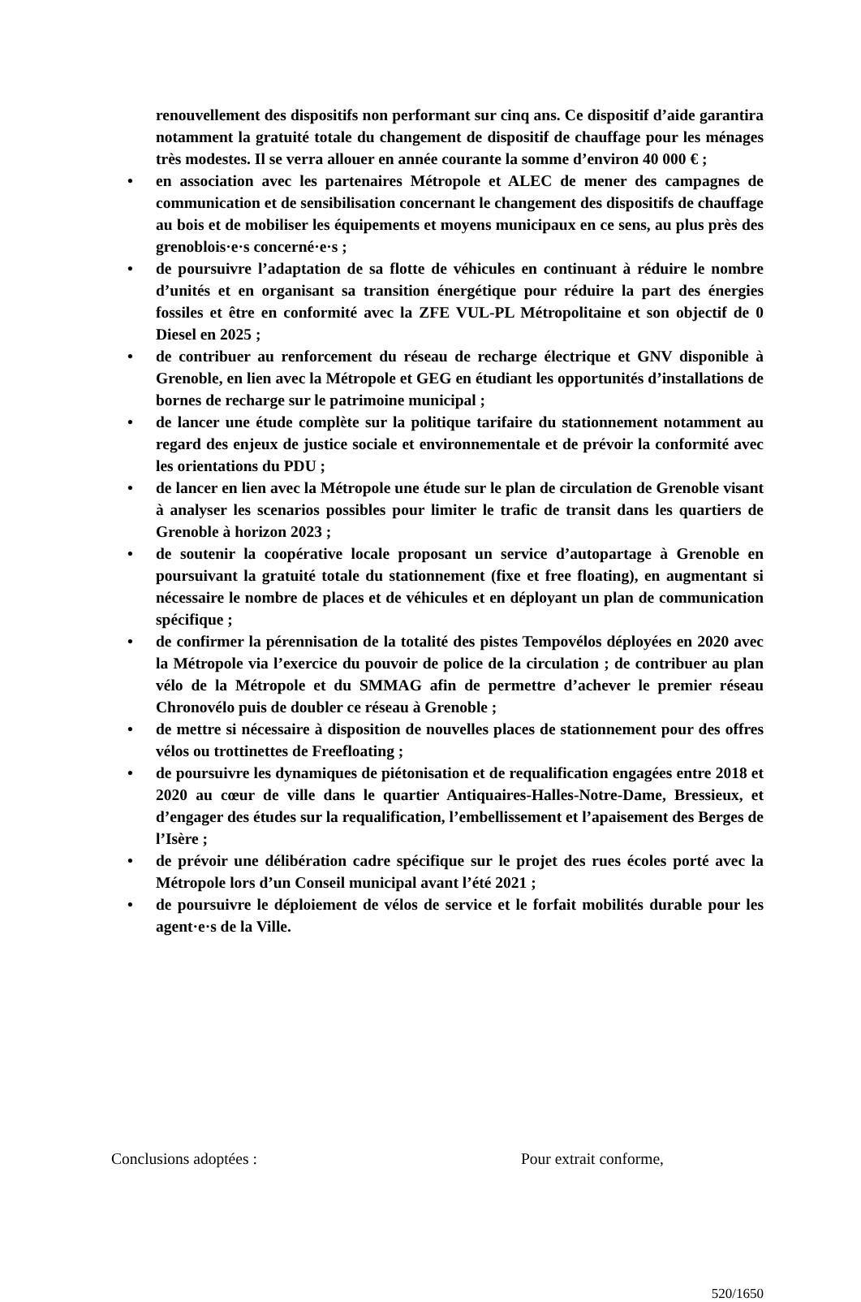renouvellement des dispositifs non performant sur cinq ans. Ce dispositif d’aide garantira notamment la gratuité totale du changement de dispositif de chauffage pour les ménages très modestes. Il se verra allouer en année courante la somme d’environ 40 000 € ;
• en association avec les partenaires Métropole et ALEC de mener des campagnes de communication et de sensibilisation concernant le changement des dispositifs de chauffage au bois et de mobiliser les équipements et moyens municipaux en ce sens, au plus près des grenoblois·e·s concerné·e·s ;
• de poursuivre l’adaptation de sa flotte de véhicules en continuant à réduire le nombre d’unités et en organisant sa transition énergétique pour réduire la part des énergies fossiles et être en conformité avec la ZFE VUL-PL Métropolitaine et son objectif de 0 Diesel en 2025 ;
• de contribuer au renforcement du réseau de recharge électrique et GNV disponible à Grenoble, en lien avec la Métropole et GEG en étudiant les opportunités d’installations de bornes de recharge sur le patrimoine municipal ;
• de lancer une étude complète sur la politique tarifaire du stationnement notamment au regard des enjeux de justice sociale et environnementale et de prévoir la conformité avec les orientations du PDU ;
• de lancer en lien avec la Métropole une étude sur le plan de circulation de Grenoble visant à analyser les scenarios possibles pour limiter le trafic de transit dans les quartiers de Grenoble à horizon 2023 ;
• de soutenir la coopérative locale proposant un service d’autopartage à Grenoble en poursuivant la gratuité totale du stationnement (fixe et free floating), en augmentant si nécessaire le nombre de places et de véhicules et en déployant un plan de communication spécifique ;
• de confirmer la pérennisation de la totalité des pistes Tempovélos déployées en 2020 avec la Métropole via l’exercice du pouvoir de police de la circulation ; de contribuer au plan vélo de la Métropole et du SMMAG afin de permettre d’achever le premier réseau Chronovélo puis de doubler ce réseau à Grenoble ;
• de mettre si nécessaire à disposition de nouvelles places de stationnement pour des offres vélos ou trottinettes de Freefloating ;
• de poursuivre les dynamiques de piétonisation et de requalification engagées entre 2018 et 2020 au cœur de ville dans le quartier Antiquaires-Halles-Notre-Dame, Bressieux, et d’engager des études sur la requalification, l’embellissement et l’apaisement des Berges de l’Isère ;
• de prévoir une délibération cadre spécifique sur le projet des rues écoles porté avec la Métropole lors d’un Conseil municipal avant l’été 2021 ;
• de poursuivre le déploiement de vélos de service et le forfait mobilités durable pour les agent·e·s de la Ville.
Conclusions adoptées : Pour extrait conforme,
520/1650